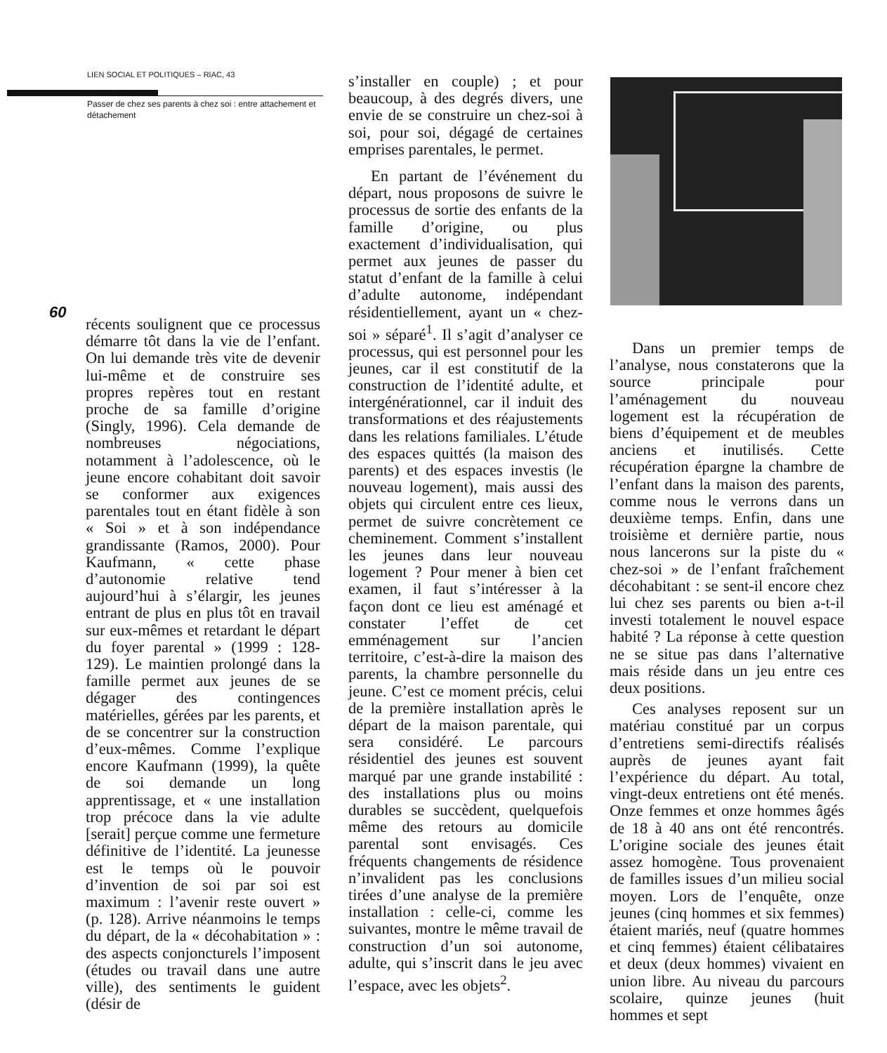LIEN SOCIAL ET POLITIQUES – RIAC, 43
Passer de chez ses parents à chez soi : entre attachement et détachement
60
récents soulignent que ce processus démarre tôt dans la vie de l’enfant. On lui demande très vite de devenir lui-même et de construire ses propres repères tout en restant proche de sa famille d’origine (Singly, 1996). Cela demande de nombreuses négociations, notamment à l’adolescence, où le jeune encore cohabitant doit savoir se conformer aux exigences parentales tout en étant fidèle à son « Soi » et à son indépendance grandissante (Ramos, 2000). Pour Kaufmann, « cette phase d’autonomie relative tend aujourd’hui à s’élargir, les jeunes entrant de plus en plus tôt en travail sur eux-mêmes et retardant le départ du foyer parental » (1999 : 128-129). Le maintien prolongé dans la famille permet aux jeunes de se dégager des contingences matérielles, gérées par les parents, et de se concentrer sur la construction d’eux-mêmes. Comme l’explique encore Kaufmann (1999), la quête de soi demande un long apprentissage, et « une installation trop précoce dans la vie adulte [serait] perçue comme une fermeture définitive de l’identité. La jeunesse est le temps où le pouvoir d’invention de soi par soi est maximum : l’avenir reste ouvert » (p. 128). Arrive néanmoins le temps du départ, de la « décohabitation » : des aspects conjoncturels l’imposent (études ou travail dans une autre ville), des sentiments le guident (désir de
s’installer en couple) ; et pour beaucoup, à des degrés divers, une envie de se construire un chez-soi à soi, pour soi, dégagé de certaines emprises parentales, le permet.
En partant de l’événement du départ, nous proposons de suivre le processus de sortie des enfants de la famille d’origine, ou plus exactement d’individualisation, qui permet aux jeunes de passer du statut d’enfant de la famille à celui d’adulte autonome, indépendant résidentiellement, ayant un « chez-soi » séparé<sup>1</sup>. Il s’agit d’analyser ce processus, qui est personnel pour les jeunes, car il est constitutif de la construction de l’identité adulte, et intergénérationnel, car il induit des transformations et des réajustements dans les relations familiales. L’étude des espaces quittés (la maison des parents) et des espaces investis (le nouveau logement), mais aussi des objets qui circulent entre ces lieux, permet de suivre concrètement ce cheminement. Comment s’installent les jeunes dans leur nouveau logement ? Pour mener à bien cet examen, il faut s’intéresser à la façon dont ce lieu est aménagé et constater l’effet de cet emménagement sur l’ancien territoire, c’est-à-dire la maison des parents, la chambre personnelle du jeune. C’est ce moment précis, celui de la première installation après le départ de la maison parentale, qui sera considéré. Le parcours résidentiel des jeunes est souvent marqué par une grande instabilité : des installations plus ou moins durables se succèdent, quelquefois même des retours au domicile parental sont envisagés. Ces fréquents changements de résidence n’invalident pas les conclusions tirées d’une analyse de la première installation : celle-ci, comme les suivantes, montre le même travail de construction d’un soi autonome, adulte, qui s’inscrit dans le jeu avec l’espace, avec les objets<sup>2</sup>.
Dans un premier temps de l’analyse, nous constaterons que la source principale pour l’aménagement du nouveau logement est la récupération de biens d’équipement et de meubles anciens et inutilisés. Cette récupération épargne la chambre de l’enfant dans la maison des parents, comme nous le verrons dans un deuxième temps. Enfin, dans une troisième et dernière partie, nous nous lancerons sur la piste du « chez-soi » de l’enfant fraîchement décohabitant : se sent-il encore chez lui chez ses parents ou bien a-t-il investi totalement le nouvel espace habité ? La réponse à cette question ne se situe pas dans l’alternative mais réside dans un jeu entre ces deux positions.
Ces analyses reposent sur un matériau constitué par un corpus d’entretiens semi-directifs réalisés auprès de jeunes ayant fait l’expérience du départ. Au total, vingt-deux entretiens ont été menés. Onze femmes et onze hommes âgés de 18 à 40 ans ont été rencontrés. L’origine sociale des jeunes était assez homogène. Tous provenaient de familles issues d’un milieu social moyen. Lors de l’enquête, onze jeunes (cinq hommes et six femmes) étaient mariés, neuf (quatre hommes et cinq femmes) étaient célibataires et deux (deux hommes) vivaient en union libre. Au niveau du parcours scolaire, quinze jeunes (huit hommes et sept